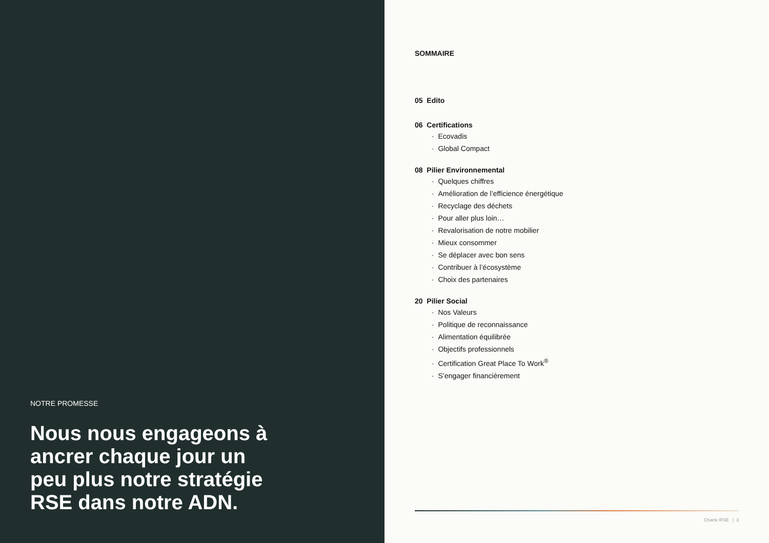NOTRE PROMESSE
Nous nous engageons à ancrer chaque jour un peu plus notre stratégie RSE dans notre ADN.
SOMMAIRE
05 Edito
06 Certifications
· Ecovadis
· Global Compact
08 Pilier Environnemental
· Quelques chiffres
· Amélioration de l’efficience énergétique
· Recyclage des déchets
· Pour aller plus loin…
· Revalorisation de notre mobilier
· Mieux consommer
· Se déplacer avec bon sens
· Contribuer à l’écosystème
· Choix des partenaires
20 Pilier Social
· Nos Valeurs
· Politique de reconnaissance
· Alimentation équilibrée
· Objectifs professionnels
· Certification Great Place To Work<sup>®</sup>
· S’engager financièrement
Charte RSE | 3